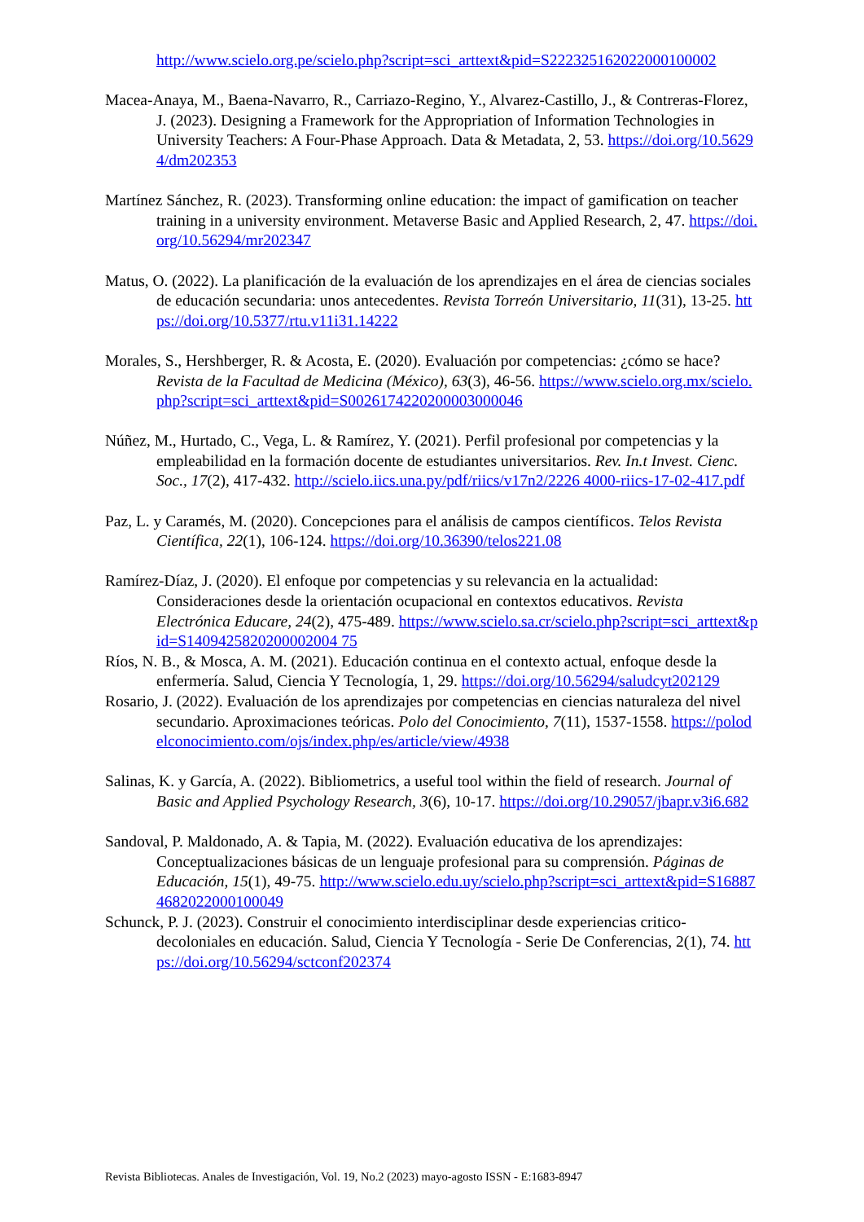http://www.scielo.org.pe/scielo.php?script=sci_arttext&pid=S222325162022000100002
Macea-Anaya, M., Baena-Navarro, R., Carriazo-Regino, Y., Alvarez-Castillo, J., & Contreras-Florez, J. (2023). Designing a Framework for the Appropriation of Information Technologies in University Teachers: A Four-Phase Approach. Data & Metadata, 2, 53. https://doi.org/10.56294/dm202353
Martínez Sánchez, R. (2023). Transforming online education: the impact of gamification on teacher training in a university environment. Metaverse Basic and Applied Research, 2, 47. https://doi.org/10.56294/mr202347
Matus, O. (2022). La planificación de la evaluación de los aprendizajes en el área de ciencias sociales de educación secundaria: unos antecedentes. Revista Torreón Universitario, 11(31), 13-25. https://doi.org/10.5377/rtu.v11i31.14222
Morales, S., Hershberger, R. & Acosta, E. (2020). Evaluación por competencias: ¿cómo se hace? Revista de la Facultad de Medicina (México), 63(3), 46-56. https://www.scielo.org.mx/scielo.php?script=sci_arttext&pid=S0026174220200003000046
Núñez, M., Hurtado, C., Vega, L. & Ramírez, Y. (2021). Perfil profesional por competencias y la empleabilidad en la formación docente de estudiantes universitarios. Rev. In.t Invest. Cienc. Soc., 17(2), 417-432. http://scielo.iics.una.py/pdf/riics/v17n2/2226 4000-riics-17-02-417.pdf
Paz, L. y Caramés, M. (2020). Concepciones para el análisis de campos científicos. Telos Revista Científica, 22(1), 106-124. https://doi.org/10.36390/telos221.08
Ramírez-Díaz, J. (2020). El enfoque por competencias y su relevancia en la actualidad: Consideraciones desde la orientación ocupacional en contextos educativos. Revista Electrónica Educare, 24(2), 475-489. https://www.scielo.sa.cr/scielo.php?script=sci_arttext&pid=S1409425820200002004 75
Ríos, N. B., & Mosca, A. M. (2021). Educación continua en el contexto actual, enfoque desde la enfermería. Salud, Ciencia Y Tecnología, 1, 29. https://doi.org/10.56294/saludcyt202129
Rosario, J. (2022). Evaluación de los aprendizajes por competencias en ciencias naturaleza del nivel secundario. Aproximaciones teóricas. Polo del Conocimiento, 7(11), 1537-1558. https://polodelconocimiento.com/ojs/index.php/es/article/view/4938
Salinas, K. y García, A. (2022). Bibliometrics, a useful tool within the field of research. Journal of Basic and Applied Psychology Research, 3(6), 10-17. https://doi.org/10.29057/jbapr.v3i6.682
Sandoval, P. Maldonado, A. & Tapia, M. (2022). Evaluación educativa de los aprendizajes: Conceptualizaciones básicas de un lenguaje profesional para su comprensión. Páginas de Educación, 15(1), 49-75. http://www.scielo.edu.uy/scielo.php?script=sci_arttext&pid=S168874682022000100049
Schunck, P. J. (2023). Construir el conocimiento interdisciplinar desde experiencias critico-decoloniales en educación. Salud, Ciencia Y Tecnología - Serie De Conferencias, 2(1), 74. https://doi.org/10.56294/sctconf202374
Revista Bibliotecas. Anales de Investigación, Vol. 19, No.2 (2023) mayo-agosto ISSN - E:1683-8947